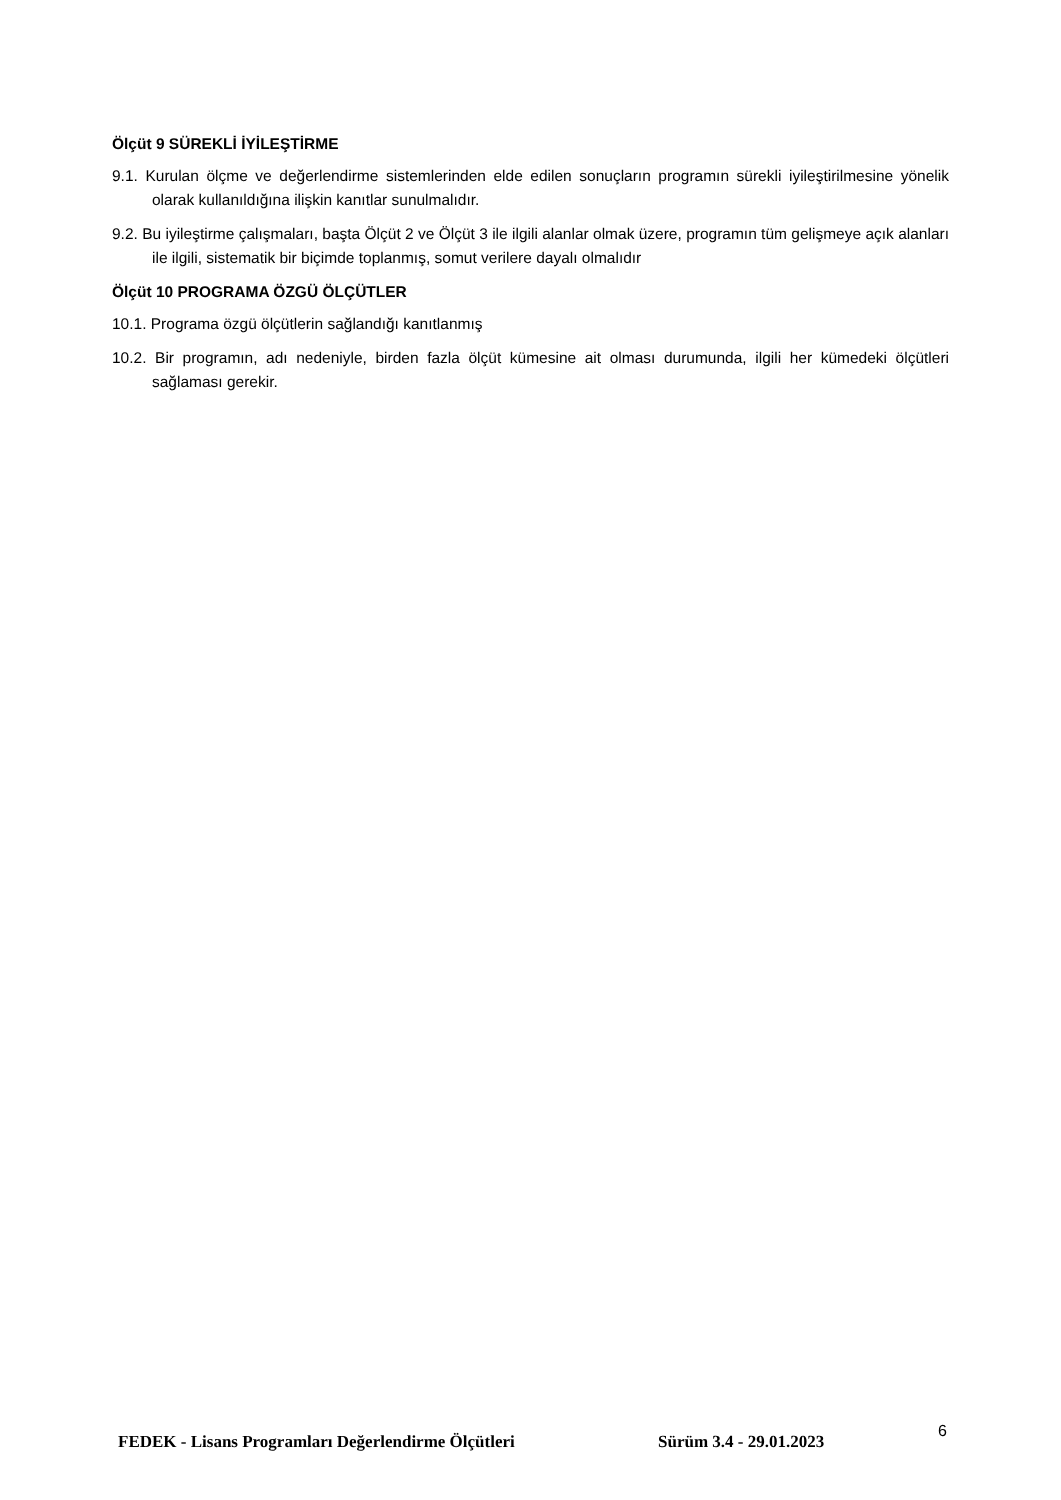Ölçüt 9 SÜREKLİ İYİLEŞTİRME
9.1. Kurulan ölçme ve değerlendirme sistemlerinden elde edilen sonuçların programın sürekli iyileştirilmesine yönelik olarak kullanıldığına ilişkin kanıtlar sunulmalıdır.
9.2. Bu iyileştirme çalışmaları, başta Ölçüt 2 ve Ölçüt 3 ile ilgili alanlar olmak üzere, programın tüm gelişmeye açık alanları ile ilgili, sistematik bir biçimde toplanmış, somut verilere dayalı olmalıdır
Ölçüt 10 PROGRAMA ÖZGÜ ÖLÇÜTLER
10.1. Programa özgü ölçütlerin sağlandığı kanıtlanmış
10.2. Bir programın, adı nedeniyle, birden fazla ölçüt kümesine ait olması durumunda, ilgili her kümedeki ölçütleri sağlaması gerekir.
FEDEK - Lisans Programları Değerlendirme Ölçütleri Sürüm 3.4 - 29.01.2023
6